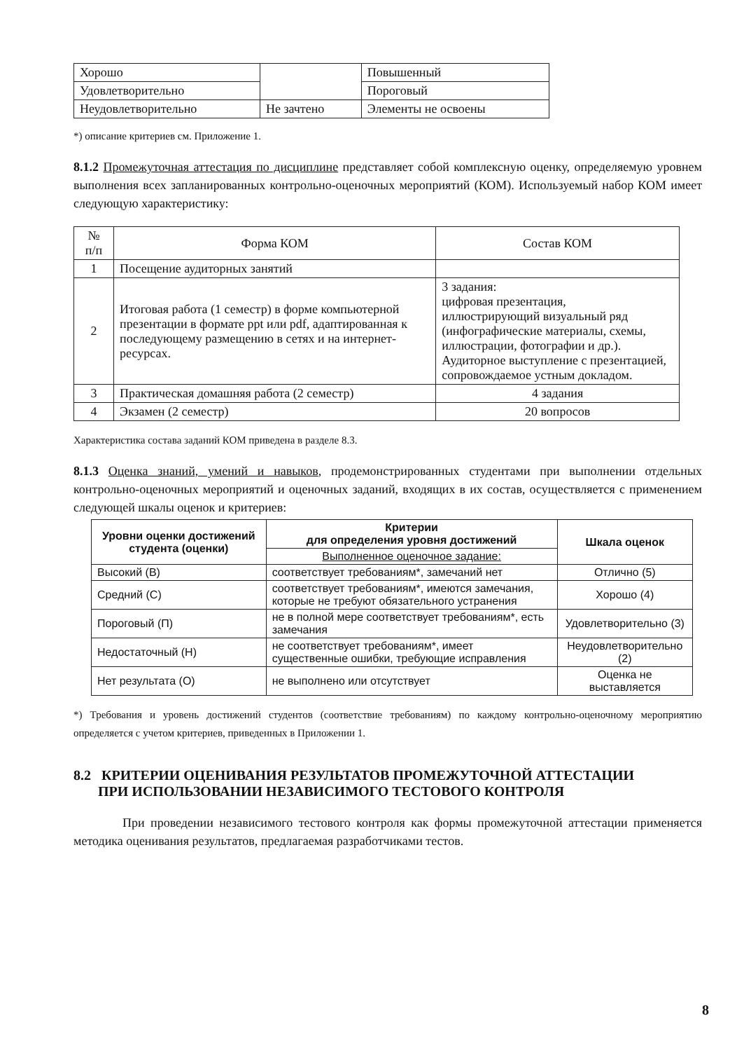| Хорошо | | Повышенный |
| Удовлетворительно | | Пороговый |
| Неудовлетворительно | Не зачтено | Элементы не освоены |
*) описание критериев см. Приложение 1.
8.1.2 Промежуточная аттестация по дисциплине представляет собой комплексную оценку, определяемую уровнем выполнения всех запланированных контрольно-оценочных мероприятий (КОМ). Используемый набор КОМ имеет следующую характеристику:
| № п/п | Форма КОМ | Состав КОМ |
| --- | --- | --- |
| 1 | Посещение аудиторных занятий | |
| 2 | Итоговая работа (1 семестр) в форме компьютерной презентации в формате ppt или pdf, адаптированная к последующему размещению в сетях и на интернет-ресурсах. | 3 задания: цифровая презентация, иллюстрирующий визуальный ряд (инфографические материалы, схемы, иллюстрации, фотографии и др.). Аудиторное выступление с презентацией, сопровождаемое устным докладом. |
| 3 | Практическая домашняя работа (2 семестр) | 4 задания |
| 4 | Экзамен (2 семестр) | 20 вопросов |
Характеристика состава заданий КОМ приведена в разделе 8.3.
8.1.3 Оценка знаний, умений и навыков, продемонстрированных студентами при выполнении отдельных контрольно-оценочных мероприятий и оценочных заданий, входящих в их состав, осуществляется с применением следующей шкалы оценок и критериев:
| Уровни оценки достижений студента (оценки) | Критерии для определения уровня достижений | Шкала оценок |
| --- | --- | --- |
| | Выполненное оценочное задание: | |
| Высокий (В) | соответствует требованиям*, замечаний нет | Отлично (5) |
| Средний (С) | соответствует требованиям*, имеются замечания, которые не требуют обязательного устранения | Хорошо (4) |
| Пороговый (П) | не в полной мере соответствует требованиям*, есть замечания | Удовлетворительно (3) |
| Недостаточный (Н) | не соответствует требованиям*, имеет существенные ошибки, требующие исправления | Неудовлетворительно (2) |
| Нет результата (О) | не выполнено или отсутствует | Оценка не выставляется |
*) Требования и уровень достижений студентов (соответствие требованиям) по каждому контрольно-оценочному мероприятию определяется с учетом критериев, приведенных в Приложении 1.
8.2 КРИТЕРИИ ОЦЕНИВАНИЯ РЕЗУЛЬТАТОВ ПРОМЕЖУТОЧНОЙ АТТЕСТАЦИИ
ПРИ ИСПОЛЬЗОВАНИИ НЕЗАВИСИМОГО ТЕСТОВОГО КОНТРОЛЯ
При проведении независимого тестового контроля как формы промежуточной аттестации применяется методика оценивания результатов, предлагаемая разработчиками тестов.
8